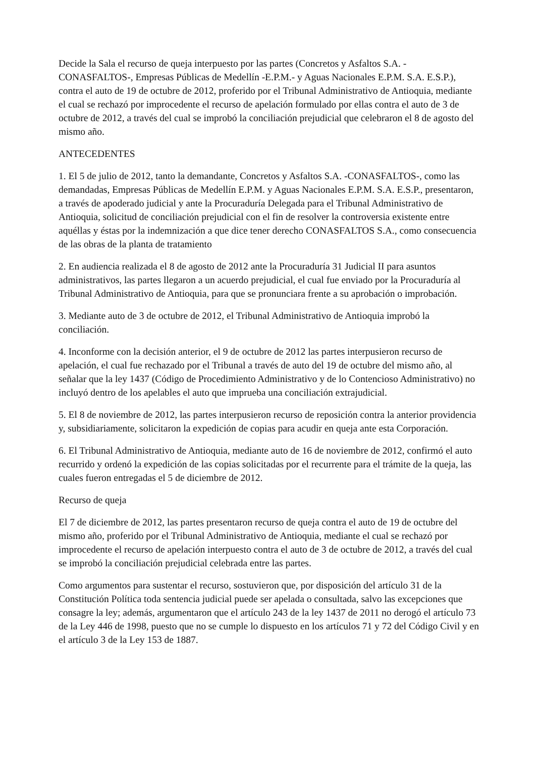Decide la Sala el recurso de queja interpuesto por las partes (Concretos y Asfaltos S.A. -CONASFALTOS-, Empresas Públicas de Medellín -E.P.M.- y Aguas Nacionales E.P.M. S.A. E.S.P.), contra el auto de 19 de octubre de 2012, proferido por el Tribunal Administrativo de Antioquia, mediante el cual se rechazó por improcedente el recurso de apelación formulado por ellas contra el auto de 3 de octubre de 2012, a través del cual se improbó la conciliación prejudicial que celebraron el 8 de agosto del mismo año.
ANTECEDENTES
1. El 5 de julio de 2012, tanto la demandante, Concretos y Asfaltos S.A. -CONASFALTOS-, como las demandadas, Empresas Públicas de Medellín E.P.M. y Aguas Nacionales E.P.M. S.A. E.S.P., presentaron, a través de apoderado judicial y ante la Procuraduría Delegada para el Tribunal Administrativo de Antioquia, solicitud de conciliación prejudicial con el fin de resolver la controversia existente entre aquéllas y éstas por la indemnización a que dice tener derecho CONASFALTOS S.A., como consecuencia de las obras de la planta de tratamiento
2. En audiencia realizada el 8 de agosto de 2012 ante la Procuraduría 31 Judicial II para asuntos administrativos, las partes llegaron a un acuerdo prejudicial, el cual fue enviado por la Procuraduría al Tribunal Administrativo de Antioquia, para que se pronunciara frente a su aprobación o improbación.
3. Mediante auto de 3 de octubre de 2012, el Tribunal Administrativo de Antioquia improbó la conciliación.
4. Inconforme con la decisión anterior, el 9 de octubre de 2012 las partes interpusieron recurso de apelación, el cual fue rechazado por el Tribunal a través de auto del 19 de octubre del mismo año, al señalar que la ley 1437 (Código de Procedimiento Administrativo y de lo Contencioso Administrativo) no incluyó dentro de los apelables el auto que imprueba una conciliación extrajudicial.
5. El 8 de noviembre de 2012, las partes interpusieron recurso de reposición contra la anterior providencia y, subsidiariamente, solicitaron la expedición de copias para acudir en queja ante esta Corporación.
6. El Tribunal Administrativo de Antioquia, mediante auto de 16 de noviembre de 2012, confirmó el auto recurrido y ordenó la expedición de las copias solicitadas por el recurrente para el trámite de la queja, las cuales fueron entregadas el 5 de diciembre de 2012.
Recurso de queja
El 7 de diciembre de 2012, las partes presentaron recurso de queja contra el auto de 19 de octubre del mismo año, proferido por el Tribunal Administrativo de Antioquia, mediante el cual se rechazó por improcedente el recurso de apelación interpuesto contra el auto de 3 de octubre de 2012, a través del cual se improbó la conciliación prejudicial celebrada entre las partes.
Como argumentos para sustentar el recurso, sostuvieron que, por disposición del artículo 31 de la Constitución Política toda sentencia judicial puede ser apelada o consultada, salvo las excepciones que consagre la ley; además, argumentaron que el artículo 243 de la ley 1437 de 2011 no derogó el artículo 73 de la Ley 446 de 1998, puesto que no se cumple lo dispuesto en los artículos 71 y 72 del Código Civil y en el artículo 3 de la Ley 153 de 1887.